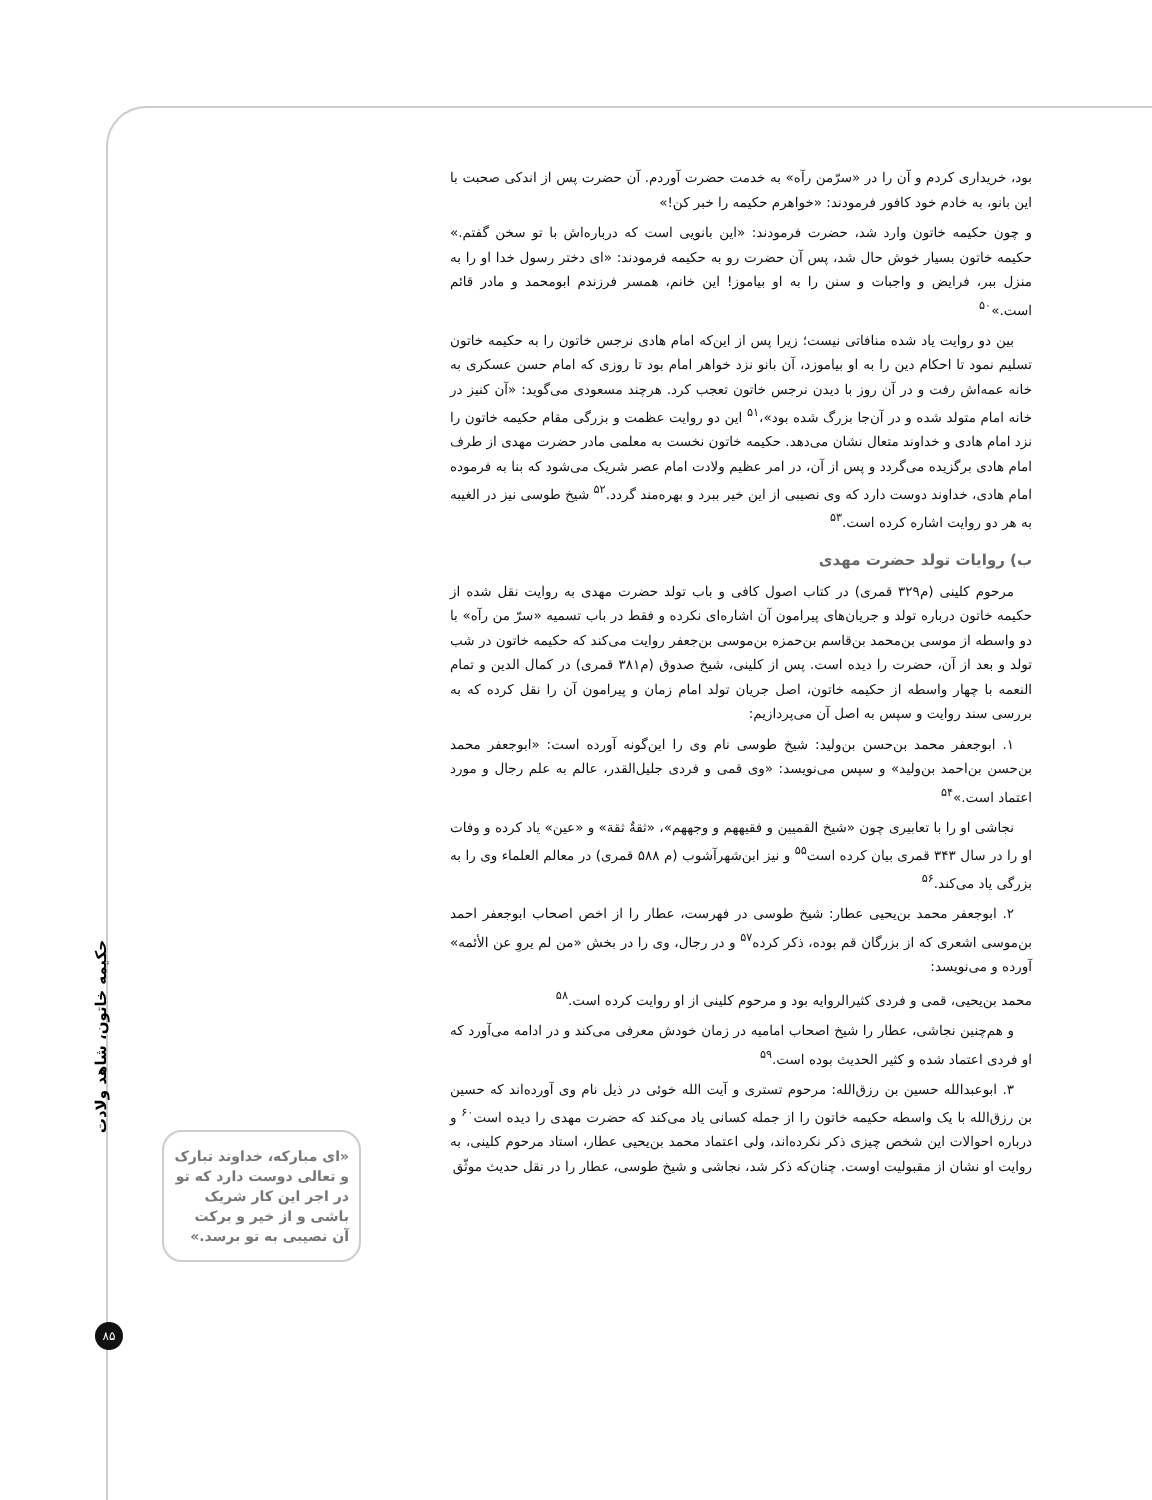بود، خریداری کردم و آن را در «سرّمن رآه» به خدمت حضرت آوردم. آن حضرت پس از اندکی صحبت با این بانو، به خادم خود کافور فرمودند: «خواهرم حکیمه را خبر کن!»
و چون حکیمه خاتون وارد شد، حضرت فرمودند: «این بانویی است که درباره‌اش با تو سخن گفتم.» حکیمه خاتون بسیار خوش حال شد، پس آن حضرت رو به حکیمه فرمودند: «ای دختر رسول خدا او را به منزل ببر، فرایض و واجبات و سنن را به او بیاموز! این خانم، همسر فرزندم ابومحمد و مادر قائم است.»<sup>۵۰</sup>
بین دو روایت یاد شده منافاتی نیست؛ زیرا پس از این‌که امام هادی نرجس خاتون را به حکیمه خاتون تسلیم نمود تا احکام دین را به او بیاموزد، آن بانو نزد خواهر امام بود تا روزی که امام حسن عسکری به خانه عمه‌اش رفت و در آن روز با دیدن نرجس خاتون تعجب کرد. هرچند مسعودی می‌گوید: «آن کنیز در خانه امام متولد شده و در آن‌جا بزرگ شده بود»،<sup>۵۱</sup> این دو روایت عظمت و بزرگی مقام حکیمه خاتون را نزد امام هادی و خداوند متعال نشان می‌دهد. حکیمه خاتون نخست به معلمی مادر حضرت مهدی از طرف امام هادی برگزیده می‌گردد و پس از آن، در امر عظیم ولادت امام عصر شریک می‌شود که بنا به فرموده امام هادی، خداوند دوست دارد که وی نصیبی از این خیر ببرد و بهره‌مند گردد.<sup>۵۲</sup> شیخ طوسی نیز در الغیبه به هر دو روایت اشاره کرده است.<sup>۵۳</sup>
ب) روایات تولد حضرت مهدی
مرحوم کلینی (م۳۲۹ قمری) در کتاب اصول کافی و باب تولد حضرت مهدی به روایت نقل شده از حکیمه خاتون درباره تولد و جریان‌های پیرامون آن اشاره‌ای نکرده و فقط در باب تسمیه «سرّ من رآه» با دو واسطه از موسی بن‌محمد بن‌قاسم بن‌حمزه بن‌موسی بن‌جعفر روایت می‌کند که حکیمه خاتون در شب تولد و بعد از آن، حضرت را دیده است. پس از کلینی، شیخ صدوق (م۳۸۱ قمری) در کمال الدین و تمام النعمه با چهار واسطه از حکیمه خاتون، اصل جریان تولد امام زمان و پیرامون آن را نقل کرده که به بررسی سند روایت و سپس به اصل آن می‌پردازیم:
۱. ابوجعفر محمد بن‌حسن بن‌ولید: شیخ طوسی نام وی را این‌گونه آورده است: «ابوجعفر محمد بن‌حسن بن‌احمد بن‌ولید» و سپس می‌نویسد: «وی قمی و فردی جلیل‌القدر، عالم به علم رجال و مورد اعتماد است.»<sup>۵۴</sup>
نجاشی او را با تعابیری چون «شیخ القمیین و فقیههم و وجههم»، «ثقةٌ ثقة» و «عین» یاد کرده و وفات او را در سال ۳۴۳ قمری بیان کرده است<sup>۵۵</sup> و نیز ابن‌شهرآشوب (م ۵۸۸ قمری) در معالم العلماء وی را به بزرگی یاد می‌کند.<sup>۵۶</sup>
۲. ابوجعفر محمد بن‌یحیی عطار: شیخ طوسی در فهرست، عطار را از اخص اصحاب ابوجعفر احمد بن‌موسی اشعری که از بزرگان قم بوده، ذکر کرده<sup>۵۷</sup> و در رجال، وی را در بخش «من لم یروِ عن الأئمه» آورده و می‌نویسد:
محمد بن‌یحیی، قمی و فردی کثیرالروایه بود و مرحوم کلینی از او روایت کرده است.<sup>۵۸</sup>
و هم‌چنین نجاشی، عطار را شیخ اصحاب امامیه در زمان خودش معرفی می‌کند و در ادامه می‌آورد که او فردی اعتماد شده و کثیر الحدیث بوده است.<sup>۵۹</sup>
۳. ابوعبدالله حسین بن رزق‌الله: مرحوم تستری و آیت الله خوئی در ذیل نام وی آورده‌اند که حسین بن رزق‌الله با یک واسطه حکیمه خاتون را از جمله کسانی یاد می‌کند که حضرت مهدی را دیده است<sup>۶۰</sup> و درباره احوالات این شخص چیزی ذکر نکرده‌اند، ولی اعتماد محمد بن‌یحیی عطار، استاد مرحوم کلینی، به روایت او نشان از مقبولیت اوست. چنان‌که ذکر شد، نجاشی و شیخ طوسی، عطار را در نقل حدیث موثّق
حکیمه خاتون، شاهد ولادت
«ای مبارکه، خداوند تبارک و تعالی دوست دارد که تو در اجر این کار شریک باشی و از خیر و برکت آن نصیبی به تو برسد.»
۸۵